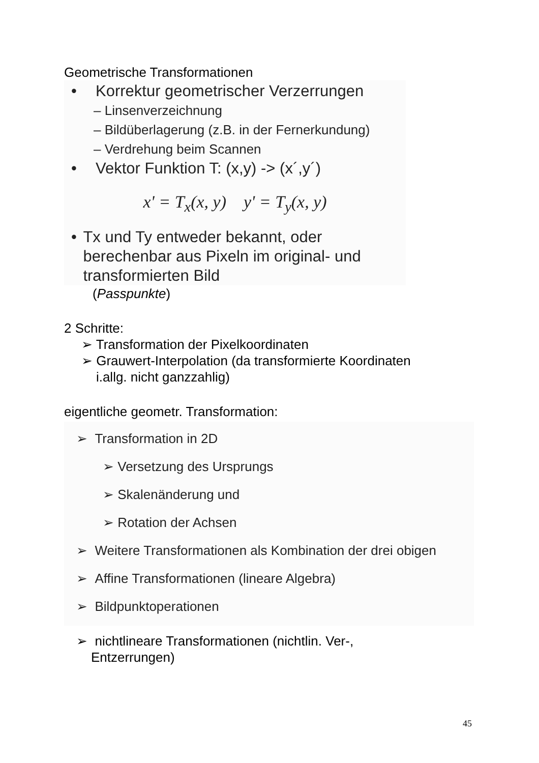Geometrische Transformationen
• Korrektur geometrischer Verzerrungen
– Linsenverzeichnung
– Bildüberlagerung (z.B. in der Fernerkundung)
– Verdrehung beim Scannen
• Vektor Funktion T: (x,y) -> (x´,y´)
x' = T<sub>x</sub>(x, y) y' = T<sub>y</sub>(x, y)
• Tx und Ty entweder bekannt, oder berechenbar aus Pixeln im original- und transformierten Bild
(Passpunkte)
2 Schritte:
➢ Transformation der Pixelkoordinaten
➢ Grauwert-Interpolation (da transformierte Koordinaten
i.allg. nicht ganzzahlig)
eigentliche geometr. Transformation:
➢ Transformation in 2D
➢ Versetzung des Ursprungs
➢ Skalenänderung und
➢ Rotation der Achsen
➢ Weitere Transformationen als Kombination der drei obigen
➢ Affine Transformationen (lineare Algebra)
➢ Bildpunktoperationen
➢ nichtlineare Transformationen (nichtlin. Ver-,
Entzerrungen)
45